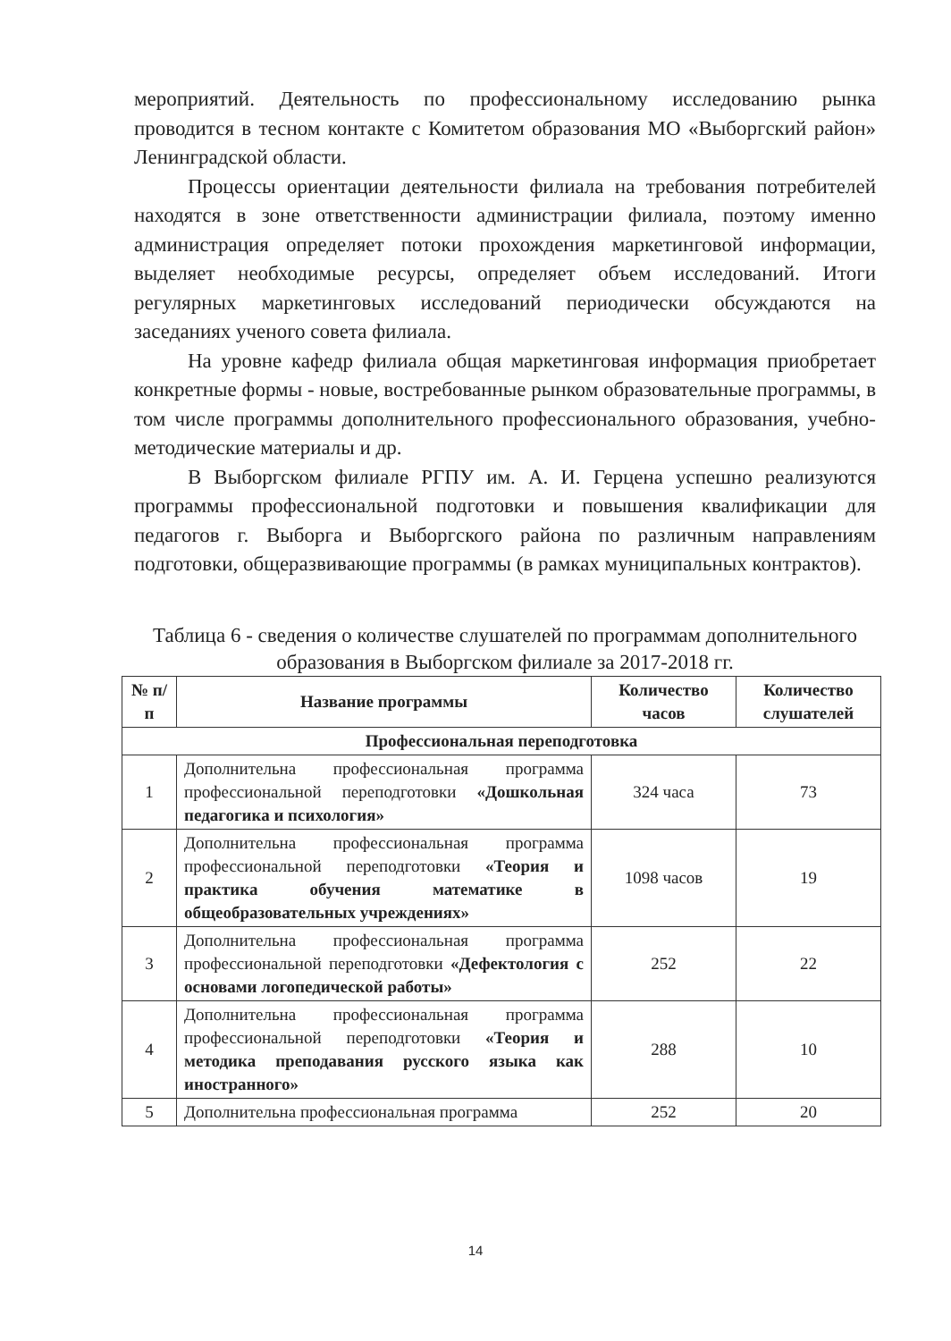мероприятий. Деятельность по профессиональному исследованию рынка проводится в тесном контакте с Комитетом образования МО «Выборгский район» Ленинградской области.
Процессы ориентации деятельности филиала на требования потребителей находятся в зоне ответственности администрации филиала, поэтому именно администрация определяет потоки прохождения маркетинговой информации, выделяет необходимые ресурсы, определяет объем исследований. Итоги регулярных маркетинговых исследований периодически обсуждаются на заседаниях ученого совета филиала.
На уровне кафедр филиала общая маркетинговая информация приобретает конкретные формы - новые, востребованные рынком образовательные программы, в том числе программы дополнительного профессионального образования, учебно-методические материалы и др.
В Выборгском филиале РГПУ им. А. И. Герцена успешно реализуются программы профессиональной подготовки и повышения квалификации для педагогов г. Выборга и Выборгского района по различным направлениям подготовки, общеразвивающие программы (в рамках муниципальных контрактов).
Таблица 6 - сведения о количестве слушателей по программам дополнительного образования в Выборгском филиале за 2017-2018 гг.
| № п/п | Название программы | Количество часов | Количество слушателей |
| --- | --- | --- | --- |
| Профессиональная переподготовка | | | |
| 1 | Дополнительна профессиональная программа профессиональной переподготовки «Дошкольная педагогика и психология» | 324 часа | 73 |
| 2 | Дополнительна профессиональная программа профессиональной переподготовки «Теория и практика обучения математике в общеобразовательных учреждениях» | 1098 часов | 19 |
| 3 | Дополнительна профессиональная программа профессиональной переподготовки «Дефектология с основами логопедической работы» | 252 | 22 |
| 4 | Дополнительна профессиональная программа профессиональной переподготовки «Теория и методика преподавания русского языка как иностранного» | 288 | 10 |
| 5 | Дополнительна профессиональная программа | 252 | 20 |
14